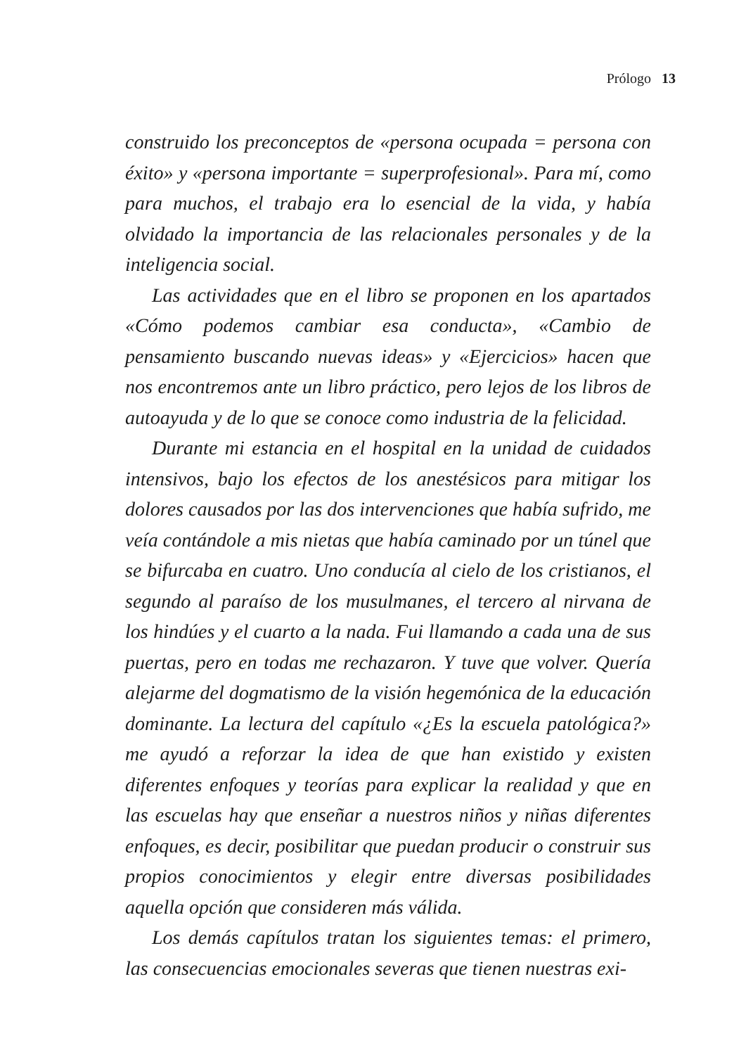Prólogo 13
construido los preconceptos de «persona ocupada = persona con éxito» y «persona importante = superprofesional». Para mí, como para muchos, el trabajo era lo esencial de la vida, y había olvidado la importancia de las relacionales personales y de la inteligencia social.
Las actividades que en el libro se proponen en los apartados «Cómo podemos cambiar esa conducta», «Cambio de pensamiento buscando nuevas ideas» y «Ejercicios» hacen que nos encontremos ante un libro práctico, pero lejos de los libros de autoayuda y de lo que se conoce como industria de la felicidad.
Durante mi estancia en el hospital en la unidad de cuidados intensivos, bajo los efectos de los anestésicos para mitigar los dolores causados por las dos intervenciones que había sufrido, me veía contándole a mis nietas que había caminado por un túnel que se bifurcaba en cuatro. Uno conducía al cielo de los cristianos, el segundo al paraíso de los musulmanes, el tercero al nirvana de los hindúes y el cuarto a la nada. Fui llamando a cada una de sus puertas, pero en todas me rechazaron. Y tuve que volver. Quería alejarme del dogmatismo de la visión hegemónica de la educación dominante. La lectura del capítulo «¿Es la escuela patológica?» me ayudó a reforzar la idea de que han existido y existen diferentes enfoques y teorías para explicar la realidad y que en las escuelas hay que enseñar a nuestros niños y niñas diferentes enfoques, es decir, posibilitar que puedan producir o construir sus propios conocimientos y elegir entre diversas posibilidades aquella opción que consideren más válida.
Los demás capítulos tratan los siguientes temas: el primero, las consecuencias emocionales severas que tienen nuestras exi-